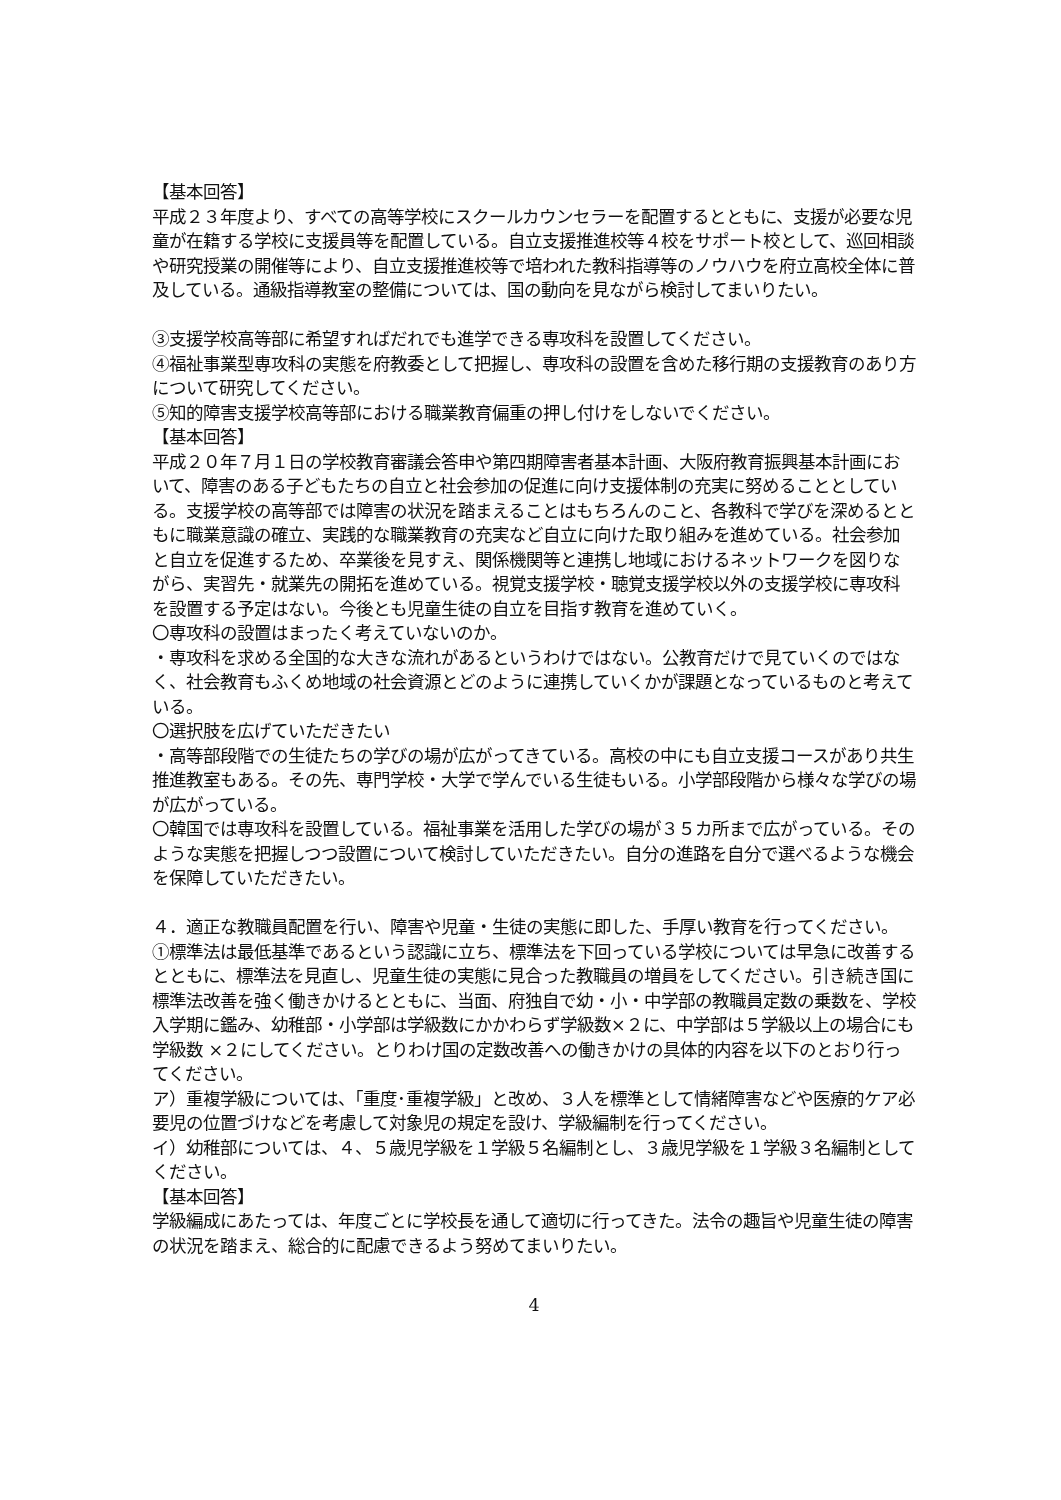【基本回答】
平成２３年度より、すべての高等学校にスクールカウンセラーを配置するとともに、支援が必要な児童が在籍する学校に支援員等を配置している。自立支援推進校等４校をサポート校として、巡回相談や研究授業の開催等により、自立支援推進校等で培われた教科指導等のノウハウを府立高校全体に普及している。通級指導教室の整備については、国の動向を見ながら検討してまいりたい。
③支援学校高等部に希望すればだれでも進学できる専攻科を設置してください。
④福祉事業型専攻科の実態を府教委として把握し、専攻科の設置を含めた移行期の支援教育のあり方について研究してください。
⑤知的障害支援学校高等部における職業教育偏重の押し付けをしないでください。
【基本回答】
平成２０年７月１日の学校教育審議会答申や第四期障害者基本計画、大阪府教育振興基本計画において、障害のある子どもたちの自立と社会参加の促進に向け支援体制の充実に努めることとしている。支援学校の高等部では障害の状況を踏まえることはもちろんのこと、各教科で学びを深めるとともに職業意識の確立、実践的な職業教育の充実など自立に向けた取り組みを進めている。社会参加と自立を促進するため、卒業後を見すえ、関係機関等と連携し地域におけるネットワークを図りながら、実習先・就業先の開拓を進めている。視覚支援学校・聴覚支援学校以外の支援学校に専攻科を設置する予定はない。今後とも児童生徒の自立を目指す教育を進めていく。
〇専攻科の設置はまったく考えていないのか。
・専攻科を求める全国的な大きな流れがあるというわけではない。公教育だけで見ていくのではなく、社会教育もふくめ地域の社会資源とどのように連携していくかが課題となっているものと考えている。
〇選択肢を広げていただきたい
・高等部段階での生徒たちの学びの場が広がってきている。高校の中にも自立支援コースがあり共生推進教室もある。その先、専門学校・大学で学んでいる生徒もいる。小学部段階から様々な学びの場が広がっている。
〇韓国では専攻科を設置している。福祉事業を活用した学びの場が３５カ所まで広がっている。そのような実態を把握しつつ設置について検討していただきたい。自分の進路を自分で選べるような機会を保障していただきたい。
４．適正な教職員配置を行い、障害や児童・生徒の実態に即した、手厚い教育を行ってください。
①標準法は最低基準であるという認識に立ち、標準法を下回っている学校については早急に改善するとともに、標準法を見直し、児童生徒の実態に見合った教職員の増員をしてください。引き続き国に標準法改善を強く働きかけるとともに、当面、府独自で幼・小・中学部の教職員定数の乗数を、学校入学期に鑑み、幼稚部・小学部は学級数にかかわらず学級数×２に、中学部は５学級以上の場合にも学級数 ×２にしてください。とりわけ国の定数改善への働きかけの具体的内容を以下のとおり行ってください。
ア）重複学級については、「重度･重複学級」と改め、３人を標準として情緒障害などや医療的ケア必要児の位置づけなどを考慮して対象児の規定を設け、学級編制を行ってください。
イ）幼稚部については、４、５歳児学級を１学級５名編制とし、３歳児学級を１学級３名編制としてください。
【基本回答】
学級編成にあたっては、年度ごとに学校長を通して適切に行ってきた。法令の趣旨や児童生徒の障害の状況を踏まえ、総合的に配慮できるよう努めてまいりたい。
4